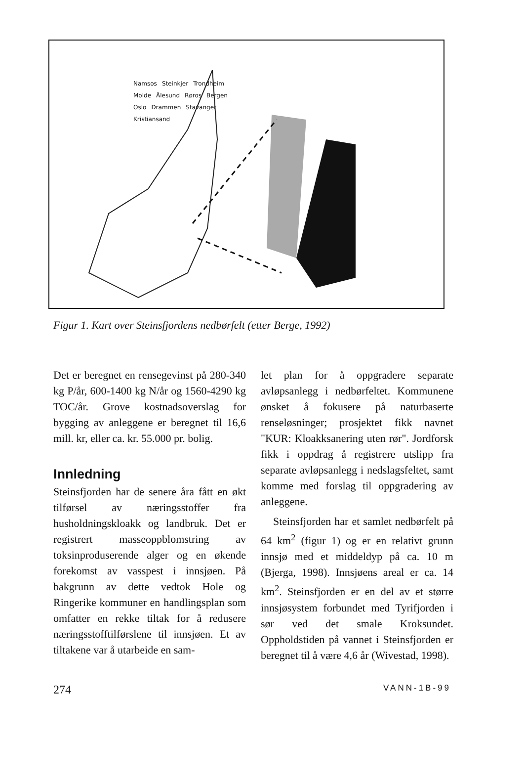Namsos Steinkjer Trondheim Molde Ålesund Røros Bergen Oslo Drammen Stavanger Kristiansand
Figur 1. Kart over Steinsfjordens nedbørfelt (etter Berge, 1992)
Det er beregnet en rensegevinst på 280-340 kg P/år, 600-1400 kg N/år og 1560-4290 kg TOC/år. Grove kostnadsoverslag for bygging av anleggene er beregnet til 16,6 mill. kr, eller ca. kr. 55.000 pr. bolig.
Innledning
Steinsfjorden har de senere åra fått en økt tilførsel av næringsstoffer fra husholdningskloakk og landbruk. Det er registrert masseoppblomstring av toksinproduserende alger og en økende forekomst av vasspest i innsjøen. På bakgrunn av dette vedtok Hole og Ringerike kommuner en handlingsplan som omfatter en rekke tiltak for å redusere næringsstofftilførslene til innsjøen. Et av tiltakene var å utarbeide en sam-
let plan for å oppgradere separate avløpsanlegg i nedbørfeltet. Kommunene ønsket å fokusere på naturbaserte renseløsninger; prosjektet fikk navnet "KUR: Kloakksanering uten rør". Jordforsk fikk i oppdrag å registrere utslipp fra separate avløpsanlegg i nedslagsfeltet, samt komme med forslag til oppgradering av anleggene.
Steinsfjorden har et samlet nedbørfelt på 64 km<sup>2</sup> (figur 1) og er en relativt grunn innsjø med et middeldyp på ca. 10 m (Bjerga, 1998). Innsjøens areal er ca. 14 km<sup>2</sup>. Steinsfjorden er en del av et større innsjøsystem forbundet med Tyrifjorden i sør ved det smale Kroksundet. Oppholdstiden på vannet i Steinsfjorden er beregnet til å være 4,6 år (Wivestad, 1998).
274 VANN-1B-99